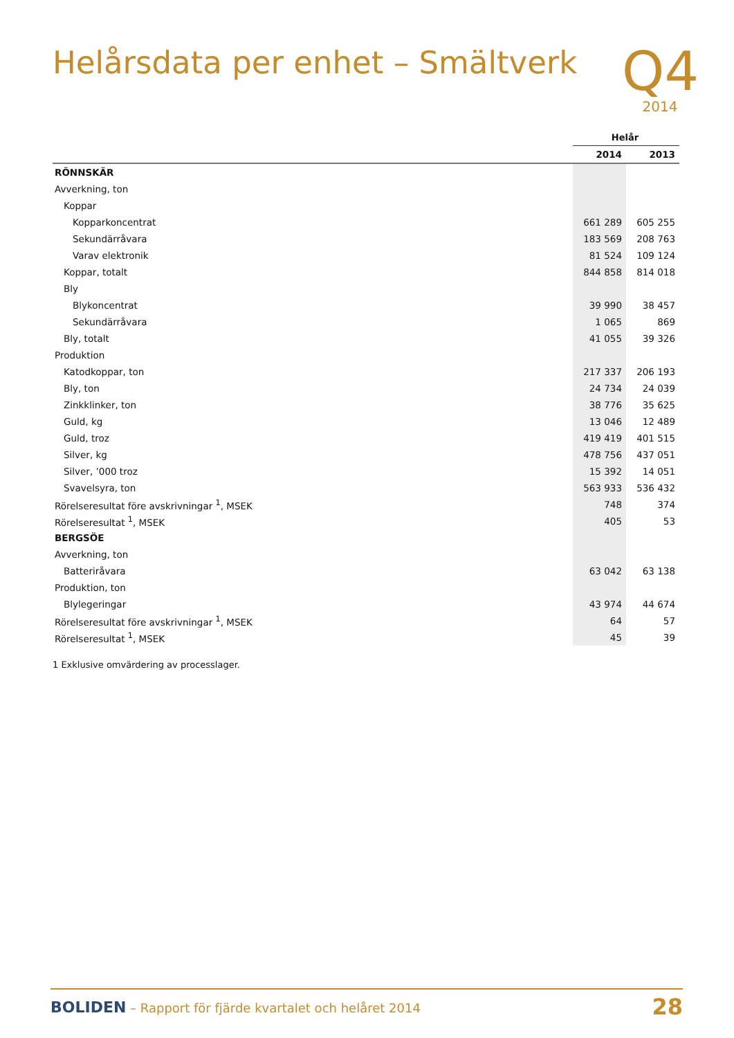Helårsdata per enhet – Smältverk
Q4
2014
| | Helår | |
| | 2014 | 2013 |
| RÖNNSKÄR | | |
| Avverkning, ton | | |
| Koppar | | |
| Kopparkoncentrat | 661 289 | 605 255 |
| Sekundärråvara | 183 569 | 208 763 |
| Varav elektronik | 81 524 | 109 124 |
| Koppar, totalt | 844 858 | 814 018 |
| Bly | | |
| Blykoncentrat | 39 990 | 38 457 |
| Sekundärråvara | 1 065 | 869 |
| Bly, totalt | 41 055 | 39 326 |
| Produktion | | |
| Katodkoppar, ton | 217 337 | 206 193 |
| Bly, ton | 24 734 | 24 039 |
| Zinkklinker, ton | 38 776 | 35 625 |
| Guld, kg | 13 046 | 12 489 |
| Guld, troz | 419 419 | 401 515 |
| Silver, kg | 478 756 | 437 051 |
| Silver, ’000 troz | 15 392 | 14 051 |
| Svavelsyra, ton | 563 933 | 536 432 |
| Rörelseresultat före avskrivningar <sup>1</sup>, MSEK | 748 | 374 |
| Rörelseresultat <sup>1</sup>, MSEK | 405 | 53 |
| BERGSÖE | | |
| Avverkning, ton | | |
| Batteriråvara | 63 042 | 63 138 |
| Produktion, ton | | |
| Blylegeringar | 43 974 | 44 674 |
| Rörelseresultat före avskrivningar <sup>1</sup>, MSEK | 64 | 57 |
| Rörelseresultat <sup>1</sup>, MSEK | 45 | 39 |
1 Exklusive omvärdering av processlager.
BOLIDEN – Rapport för fjärde kvartalet och helåret 2014
28